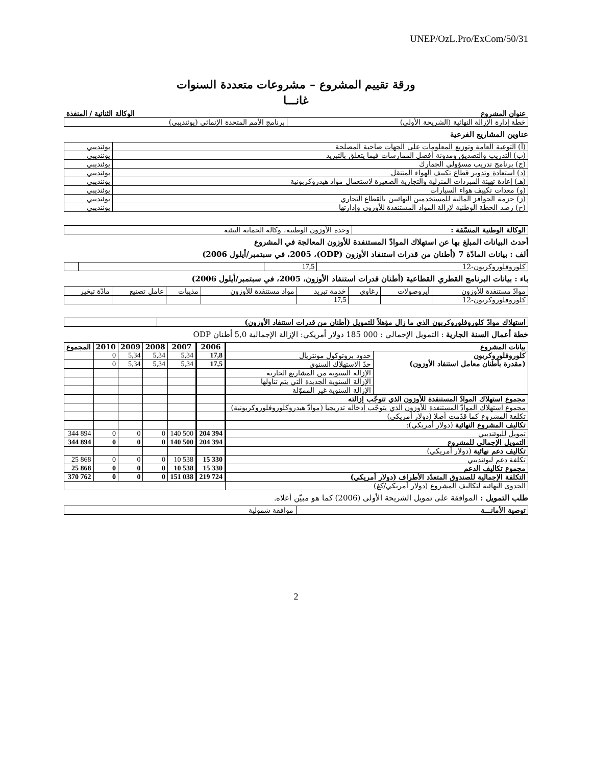UNEP/OzL.Pro/ExCom/50/31
ورقة تقييم المشروع – مشروعات متعددة السنوات
غانـــا
| عنوان المشروع | الوكالة الثنائية / المنفذة |
| --- | --- |
| خطة إدارة الإزالة النهائية (الشريحة الأولى) | برنامج الأمم المتحدة الإنمائي (يوئنديبي) |
عناوين المشاريع الفرعية
| (أ) التوعية العامة وتوزيع المعلومات على الجهات صاحبة المصلحة | يوئنديبي |
| (ب) التدريب والتصديق ومدونة أفضل الممارسات فيما يتعلق بالتبريد | يوئنديبي |
| (ج) برنامج تدريب مسؤولي الجمارك | يوئنديبي |
| (د) استعادة وتدوير قطاع تكييف الهواء المتنقل | يوئنديبي |
| (هـ) إعادة تهيئة المبردات المنزلية والتجارية الصغيرة لاستعمال مواد هيدروكربونية | يوئنديبي |
| (و) معدات تكييف هواء السيارات | يوئنديبي |
| (ز) حزمة الحوافز المالية للمستخدمين النهائيين بالقطاع التجاري | يوئنديبي |
| (ح) رصد الخطة الوطنية لإزالة المواد المستنفدة للأوزون وإدارتها | يوئنديبي |
| الوكالة الوطنية المنسّقة : | وحدة الأوزون الوطنية، وكالة الحماية البيئية |
أحدث البيانات المبلغ بها عن استهلاك الموادّ المستنفدة للأوزون المعالجة في المشروع
ألف : بيانات المادّة 7 (أطنان من قدرات استنفاد الأوزون (ODP)، 2005، في سبتمبر/أيلول 2006)
| كلوروفلوروكربون-12 | 17,5 | | |
باء : بيانات البرنامج القطري القطاعية (أطنان قدرات استنفاد الأوزون، 2005، في سبتمبر/أيلول 2006)
| موادّ مستنفدة للأوزون | أيروصولات | رغاوى | خدمة تبريد | مواد مستنفدة للأوزون | مذيبات | عامل تصنيع | مادّة تبخير |
| كلوروفلوروكربون-12 | | | 17,5 | | | | |
| استهلاك موادّ كلوروفلوروكربون الذي ما زال مؤهلاً للتمويل (أطنان من قدرات استنفاد الأوزون) | |
خطة أعمال السنة الجارية : التمويل الإجمالي : 000 185 دولار أمريكي: الإزالة الإجمالية 5,0 أطنان ODP
| بيانات المشروع | | 2006 | 2007 | 2008 | 2009 | 2010 | المجموع |
| --- | --- | --- | --- | --- | --- | --- | --- |
| كلوروفلوروكربون (مقدرة بأطنان معامل استنفاد الأوزون) | حدود بروتوكول مونتريال | 17,8 | 5,34 | 5,34 | 5,34 | 0 | |
| | حدّ الاستهلاك السنوي | 17,5 | 5,34 | 5,34 | 5,34 | 0 | |
| | الإزالة السنوية من المشاريع الجارية | | | | | | |
| | الإزالة السنوية الجديدة التي يتم تناولها | | | | | | |
| | الإزالة السنوية غير المموّلة | | | | | | |
| مجموع استهلاك الموادّ المستنفدة للأوزون الذي تتوجّب إزالته | | | | | | | |
| مجموع استهلاك الموادّ المستنفدة للأوزون الذي يتوجّب إدخاله تدريجيا (موادّ هيدروكلوروفلوروكربونية) | | | | | | | |
| تكلفة المشروع كما قدّمت أصلا (دولار أمريكي) | | | | | | | |
| تكاليف المشروع النهائية (دولار أمريكي): | | | | | | | |
| تمويل لليوئنديبي | | 204 394 | 140 500 | 0 | 0 | 0 | 344 894 |
| التمويل الإجمالي للمشروع | | 204 394 | 140 500 | 0 | 0 | 0 | 344 894 |
| تكاليف دعم نهائية (دولار أمريكي) | | | | | | | |
| تكلفة دعم ليوئنديبي | | 15 330 | 10 538 | 0 | 0 | 0 | 25 868 |
| مجموع تكاليف الدعم | | 15 330 | 10 538 | 0 | 0 | 0 | 25 868 |
| التكلفة الإجمالية للصندوق المتعدّد الأطراف (دولار أمريكي) | | 219 724 | 151 038 | 0 | 0 | 0 | 370 762 |
| الجدوى النهائية لتكاليف المشروع (دولار أمريكي/كغ) | | | | | | | |
طلب التمويل : الموافقة على تمويل الشريحة الأولى (2006) كما هو مبيّن أعلاه.
| توصية الأمانـــة | موافقة شمولية |
2